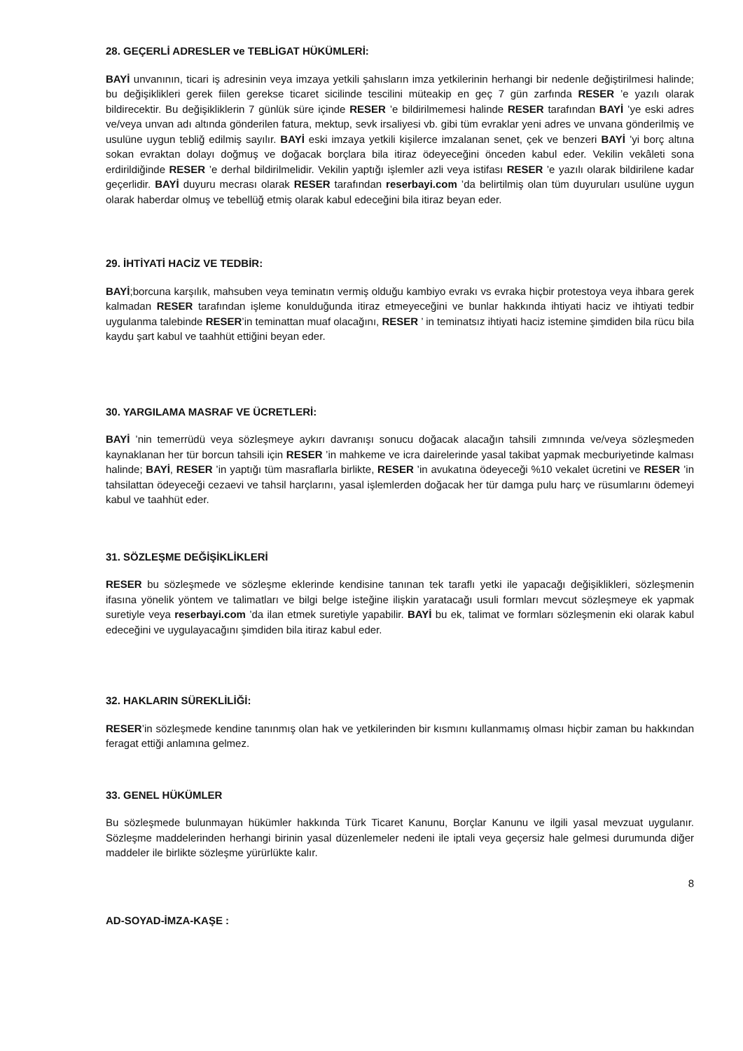28. GEÇERLİ ADRESLER ve TEBLİGAT HÜKÜMLERİ:
BAYİ unvanının, ticari iş adresinin veya imzaya yetkili şahısların imza yetkilerinin herhangi bir nedenle değiştirilmesi halinde; bu değişiklikleri gerek fiilen gerekse ticaret sicilinde tescilini müteakip en geç 7 gün zarfında RESER ’e yazılı olarak bildirecektir. Bu değişikliklerin 7 günlük süre içinde RESER ’e bildirilmemesi halinde RESER tarafından BAYİ ’ye eski adres ve/veya unvan adı altında gönderilen fatura, mektup, sevk irsaliyesi vb. gibi tüm evraklar yeni adres ve unvana gönderilmiş ve usulüne uygun tebliğ edilmiş sayılır. BAYİ eski imzaya yetkili kişilerce imzalanan senet, çek ve benzeri BAYİ ’yi borç altına sokan evraktan dolayı doğmuş ve doğacak borçlara bila itiraz ödeyeceğini önceden kabul eder. Vekilin vekâleti sona erdirildiğinde RESER ’e derhal bildirilmelidir. Vekilin yaptığı işlemler azli veya istifası RESER ’e yazılı olarak bildirilene kadar geçerlidir. BAYİ duyuru mecrası olarak RESER tarafından reserbayi.com ’da belirtilmiş olan tüm duyuruları usulüne uygun olarak haberdar olmuş ve tebellüğ etmiş olarak kabul edeceğini bila itiraz beyan eder.
29. İHTİYATİ HACİZ VE TEDBİR:
BAYİ;borcuna karşılık, mahsuben veya teminatın vermiş olduğu kambiyo evrakı vs evraka hiçbir protestoya veya ihbara gerek kalmadan RESER tarafından işleme konulduğunda itiraz etmeyeceğini ve bunlar hakkında ihtiyati haciz ve ihtiyati tedbir uygulanma talebinde RESER’in teminattan muaf olacağını, RESER ’ in teminatsız ihtiyati haciz istemine şimdiden bila rücu bila kaydu şart kabul ve taahhüt ettiğini beyan eder.
30. YARGILAMA MASRAF VE ÜCRETLERİ:
BAYİ ’nin temerrüdü veya sözleşmeye aykırı davranışı sonucu doğacak alacağın tahsili zımnında ve/veya sözleşmeden kaynaklanan her tür borcun tahsili için RESER ’in mahkeme ve icra dairelerinde yasal takibat yapmak mecburiyetinde kalması halinde; BAYİ, RESER ’in yaptığı tüm masraflarla birlikte, RESER ’in avukatına ödeyeceği %10 vekalet ücretini ve RESER ’in tahsilattan ödeyeceği cezaevi ve tahsil harçlarını, yasal işlemlerden doğacak her tür damga pulu harç ve rüsumlarını ödemeyi kabul ve taahhüt eder.
31. SÖZLEŞME DEĞİŞİKLİKLERİ
RESER bu sözleşmede ve sözleşme eklerinde kendisine tanınan tek taraflı yetki ile yapacağı değişiklikleri, sözleşmenin ifasına yönelik yöntem ve talimatları ve bilgi belge isteğine ilişkin yaratacağı usuli formları mevcut sözleşmeye ek yapmak suretiyle veya reserbayi.com ’da ilan etmek suretiyle yapabilir. BAYİ bu ek, talimat ve formları sözleşmenin eki olarak kabul edeceğini ve uygulayacağını şimdiden bila itiraz kabul eder.
32. HAKLARIN SÜREKLİLİĞİ:
RESER’in sözleşmede kendine tanınmış olan hak ve yetkilerinden bir kısmını kullanmamış olması hiçbir zaman bu hakkından feragat ettiği anlamına gelmez.
33. GENEL HÜKÜMLER
Bu sözleşmede bulunmayan hükümler hakkında Türk Ticaret Kanunu, Borçlar Kanunu ve ilgili yasal mevzuat uygulanır. Sözleşme maddelerinden herhangi birinin yasal düzenlemeler nedeni ile iptali veya geçersiz hale gelmesi durumunda diğer maddeler ile birlikte sözleşme yürürlükte kalır.
8
AD-SOYAD-İMZA-KAŞE :